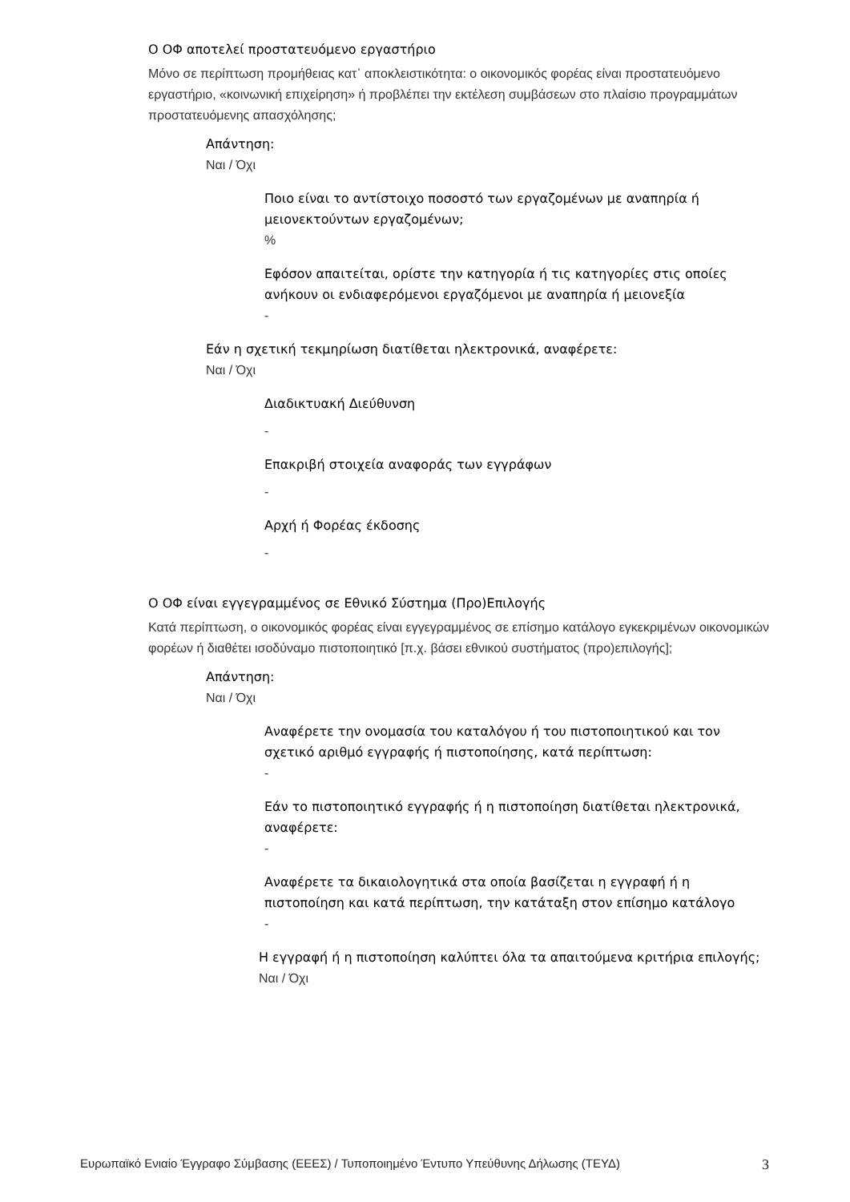Ο ΟΦ αποτελεί προστατευόμενο εργαστήριο
Μόνο σε περίπτωση προμήθειας κατ᾽ αποκλειστικότητα: ο οικονομικός φορέας είναι προστατευόμενο εργαστήριο, «κοινωνική επιχείρηση» ή προβλέπει την εκτέλεση συμβάσεων στο πλαίσιο προγραμμάτων προστατευόμενης απασχόλησης;
Απάντηση:
Ναι / Όχι
Ποιο είναι το αντίστοιχο ποσοστό των εργαζομένων με αναπηρία ή μειονεκτούντων εργαζομένων;
%
Εφόσον απαιτείται, ορίστε την κατηγορία ή τις κατηγορίες στις οποίες ανήκουν οι ενδιαφερόμενοι εργαζόμενοι με αναπηρία ή μειονεξία
-
Εάν η σχετική τεκμηρίωση διατίθεται ηλεκτρονικά, αναφέρετε:
Ναι / Όχι
Διαδικτυακή Διεύθυνση
-
Επακριβή στοιχεία αναφοράς των εγγράφων
-
Αρχή ή Φορέας έκδοσης
-
Ο ΟΦ είναι εγγεγραμμένος σε Εθνικό Σύστημα (Προ)Επιλογής
Κατά περίπτωση, ο οικονομικός φορέας είναι εγγεγραμμένος σε επίσημο κατάλογο εγκεκριμένων οικονομικών φορέων ή διαθέτει ισοδύναμο πιστοποιητικό [π.χ. βάσει εθνικού συστήματος (προ)επιλογής];
Απάντηση:
Ναι / Όχι
Αναφέρετε την ονομασία του καταλόγου ή του πιστοποιητικού και τον σχετικό αριθμό εγγραφής ή πιστοποίησης, κατά περίπτωση:
-
Εάν το πιστοποιητικό εγγραφής ή η πιστοποίηση διατίθεται ηλεκτρονικά, αναφέρετε:
-
Αναφέρετε τα δικαιολογητικά στα οποία βασίζεται η εγγραφή ή η πιστοποίηση και κατά περίπτωση, την κατάταξη στον επίσημο κατάλογο
-
Η εγγραφή ή η πιστοποίηση καλύπτει όλα τα απαιτούμενα κριτήρια επιλογής;
Ναι / Όχι
Ευρωπαϊκό Ενιαίο Έγγραφο Σύμβασης (ΕΕΕΣ) / Τυποποιημένο Έντυπο Υπεύθυνης Δήλωσης (ΤΕΥΔ) 3